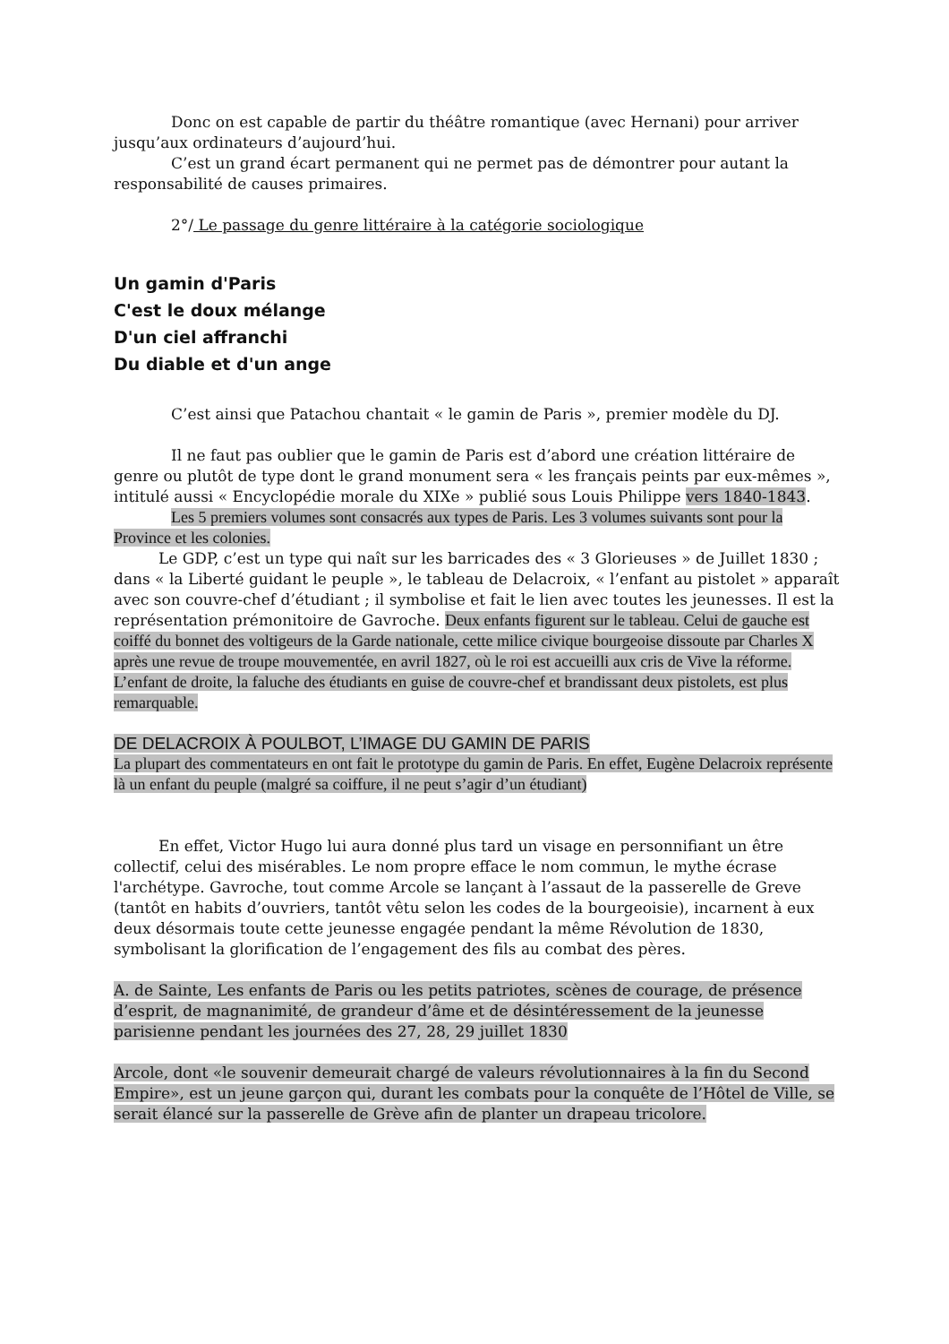Donc on est capable de partir du théâtre romantique (avec Hernani) pour arriver jusqu’aux ordinateurs d’aujourd’hui.
C’est un grand écart permanent qui ne permet pas de démontrer pour autant la responsabilité de causes primaires.
2°/ Le passage du genre littéraire à la catégorie sociologique
Un gamin d'Paris
C'est le doux mélange
D'un ciel affranchi
Du diable et d'un ange
C’est ainsi que Patachou chantait « le gamin de Paris », premier modèle du DJ.
Il ne faut pas oublier que le gamin de Paris est d’abord une création littéraire de genre ou plutôt de type dont le grand monument sera « les français peints par eux-mêmes », intitulé aussi « Encyclopédie morale du XIXe » publié sous Louis Philippe vers 1840-1843.
Les 5 premiers volumes sont consacrés aux types de Paris. Les 3 volumes suivants sont pour la Province et les colonies.
Le GDP, c’est un type qui naît sur les barricades des « 3 Glorieuses » de Juillet 1830 ; dans « la Liberté guidant le peuple », le tableau de Delacroix, « l’enfant au pistolet » apparaît avec son couvre-chef d’étudiant ; il symbolise et fait le lien avec toutes les jeunesses. Il est la représentation prémonitoire de Gavroche. Deux enfants figurent sur le tableau. Celui de gauche est coiffé du bonnet des voltigeurs de la Garde nationale, cette milice civique bourgeoise dissoute par Charles X après une revue de troupe mouvementée, en avril 1827, où le roi est accueilli aux cris de Vive la réforme. L’enfant de droite, la faluche des étudiants en guise de couvre-chef et brandissant deux pistolets, est plus remarquable.
DE DELACROIX À POULBOT, L’IMAGE DU GAMIN DE PARIS
La plupart des commentateurs en ont fait le prototype du gamin de Paris. En effet, Eugène Delacroix représente là un enfant du peuple (malgré sa coiffure, il ne peut s’agir d’un étudiant)
En effet, Victor Hugo lui aura donné plus tard un visage en personnifiant un être collectif, celui des misérables. Le nom propre efface le nom commun, le mythe écrase l'archétype. Gavroche, tout comme Arcole se lançant à l’assaut de la passerelle de Greve (tantôt en habits d’ouvriers, tantôt vêtu selon les codes de la bourgeoisie), incarnent à eux deux désormais toute cette jeunesse engagée pendant la même Révolution de 1830, symbolisant la glorification de l’engagement des fils au combat des pères.
A. de Sainte, Les enfants de Paris ou les petits patriotes, scènes de courage, de présence d’esprit, de magnanimité, de grandeur d’âme et de désintéressement de la jeunesse parisienne pendant les journées des 27, 28, 29 juillet 1830
Arcole, dont «le souvenir demeurait chargé de valeurs révolutionnaires à la fin du Second Empire», est un jeune garçon qui, durant les combats pour la conquête de l’Hôtel de Ville, se serait élancé sur la passerelle de Grève afin de planter un drapeau tricolore.